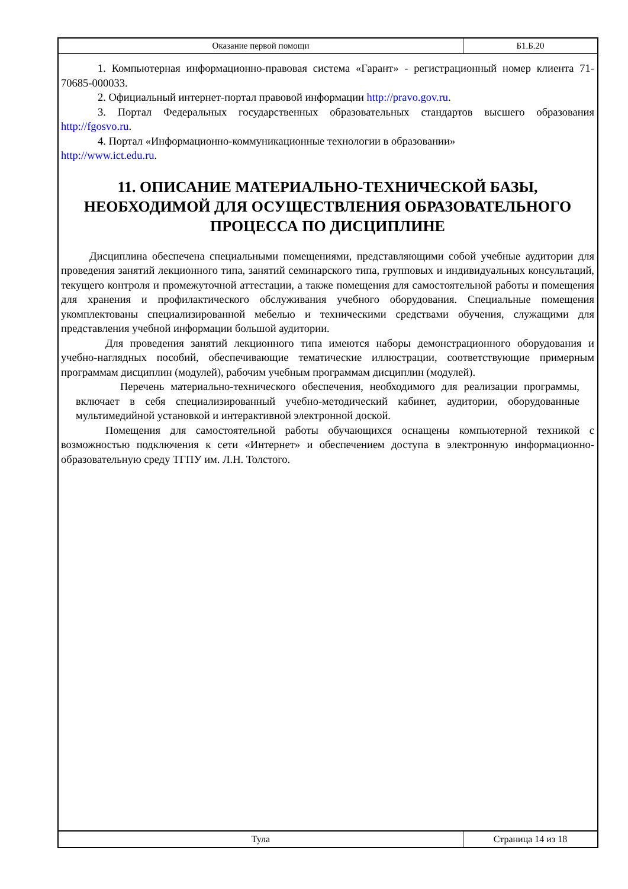Оказание первой помощи Б1.Б.20
1. Компьютерная информационно-правовая система «Гарант» - регистрационный номер клиента 71-70685-000033.
2. Официальный интернет-портал правовой информации http://pravo.gov.ru.
3. Портал Федеральных государственных образовательных стандартов высшего образования http://fgosvo.ru.
4. Портал «Информационно-коммуникационные технологии в образовании»
http://www.ict.edu.ru.
11. ОПИСАНИЕ МАТЕРИАЛЬНО-ТЕХНИЧЕСКОЙ БАЗЫ, НЕОБХОДИМОЙ ДЛЯ ОСУЩЕСТВЛЕНИЯ ОБРАЗОВАТЕЛЬНОГО ПРОЦЕССА ПО ДИСЦИПЛИНЕ
Дисциплина обеспечена специальными помещениями, представляющими собой учебные аудитории для проведения занятий лекционного типа, занятий семинарского типа, групповых и индивидуальных консультаций, текущего контроля и промежуточной аттестации, а также помещения для самостоятельной работы и помещения для хранения и профилактического обслуживания учебного оборудования. Специальные помещения укомплектованы специализированной мебелью и техническими средствами обучения, служащими для представления учебной информации большой аудитории.
Для проведения занятий лекционного типа имеются наборы демонстрационного оборудования и учебно-наглядных пособий, обеспечивающие тематические иллюстрации, соответствующие примерным программам дисциплин (модулей), рабочим учебным программам дисциплин (модулей).
Перечень материально-технического обеспечения, необходимого для реализации программы, включает в себя специализированный учебно-методический кабинет, аудитории, оборудованные мультимедийной установкой и интерактивной электронной доской.
Помещения для самостоятельной работы обучающихся оснащены компьютерной техникой с возможностью подключения к сети «Интернет» и обеспечением доступа в электронную информационно-образовательную среду ТГПУ им. Л.Н. Толстого.
Тула Страница 14 из 18